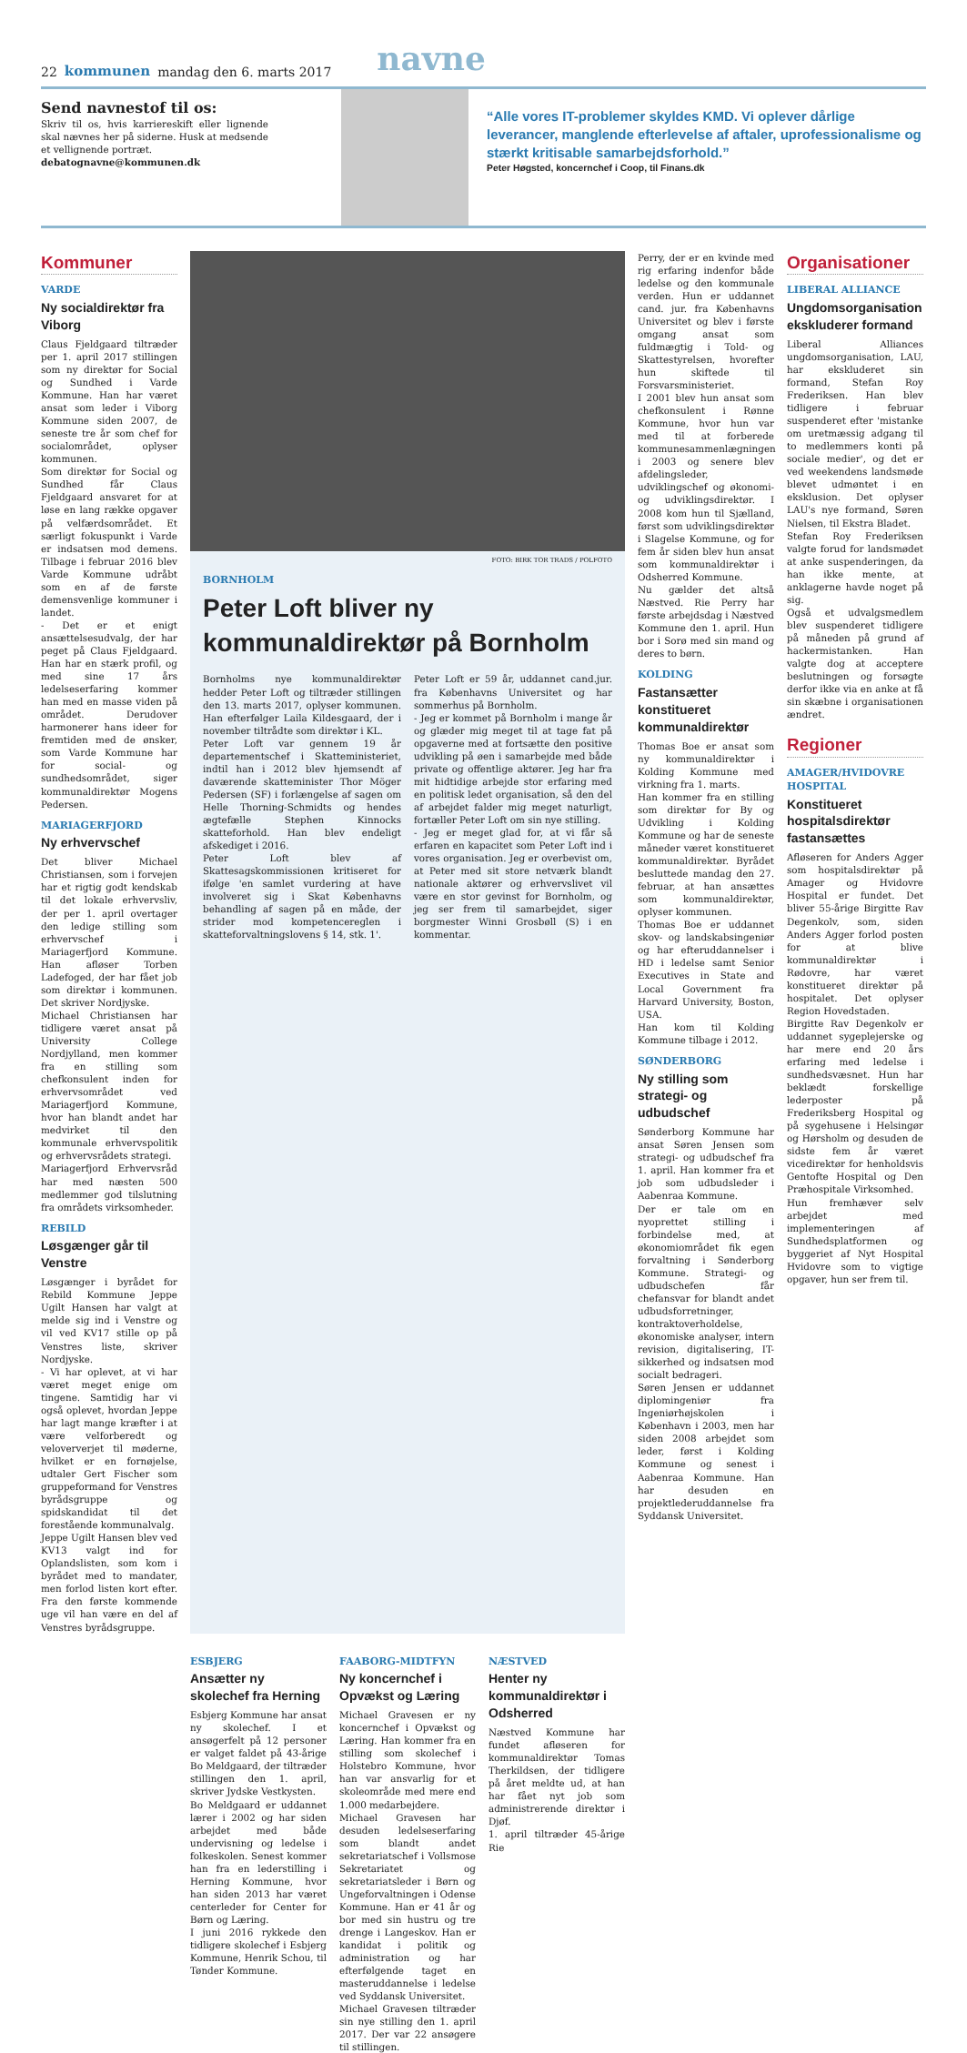22 kommunen mandag den 6. marts 2017 navne
Send navnestof til os:
Skriv til os, hvis karriereskift eller lignende skal nævnes her på siderne. Husk at medsende et vellignende portræt.
debatognavne@kommunen.dk
Alle vores IT-problemer skyldes KMD. Vi oplever dårlige leverancer, manglende efterlevelse af aftaler, uprofessionalisme og stærkt kritisable samarbejdsforhold.
Peter Høgsted, koncernchef i Coop, til Finans.dk
Kommuner
VARDE
Ny socialdirektør fra Viborg
Claus Fjeldgaard tiltræder per 1. april 2017 stillingen som ny direktør for Social og Sundhed i Varde Kommune. Han har været ansat som leder i Viborg Kommune siden 2007, de seneste tre år som chef for socialområdet, oplyser kommunen.
Som direktør for Social og Sundhed får Claus Fjeldgaard ansvaret for at løse en lang række opgaver på velfærdsområdet. Et særligt fokuspunkt i Varde er indsatsen mod demens. Tilbage i februar 2016 blev Varde Kommune udråbt som en af de første demensvenlige kommuner i landet.
- Det er et enigt ansættelsesudvalg, der har peget på Claus Fjeldgaard. Han har en stærk profil, og med sine 17 års ledelseserfaring kommer han med en masse viden på området. Derudover harmonerer hans ideer for fremtiden med de ønsker, som Varde Kommune har for social- og sundhedsområdet, siger kommunaldirektør Mogens Pedersen.
MARIAGERFJORD
Ny erhvervschef
Det bliver Michael Christiansen, som i forvejen har et rigtig godt kendskab til det lokale erhvervsliv, der per 1. april overtager den ledige stilling som erhvervschef i Mariagerfjord Kommune. Han afløser Torben Ladefoged, der har fået job som direktør i kommunen. Det skriver Nordjyske.
Michael Christiansen har tidligere været ansat på University College Nordjylland, men kommer fra en stilling som chefkonsulent inden for erhvervsområdet ved Mariagerfjord Kommune, hvor han blandt andet har medvirket til den kommunale erhvervspolitik og erhvervsrådets strategi.
Mariagerfjord Erhvervsråd har med næsten 500 medlemmer god tilslutning fra områdets virksomheder.
REBILD
Løsgænger går til Venstre
Løsgænger i byrådet for Rebild Kommune Jeppe Ugilt Hansen har valgt at melde sig ind i Venstre og vil ved KV17 stille op på Venstres liste, skriver Nordjyske.
- Vi har oplevet, at vi har været meget enige om tingene. Samtidig har vi også oplevet, hvordan Jeppe har lagt mange kræfter i at være velforberedt og veloververjet til møderne, hvilket er en fornøjelse, udtaler Gert Fischer som gruppeformand for Venstres byrådsgruppe og spidskandidat til det forestående kommunalvalg.
Jeppe Ugilt Hansen blev ved KV13 valgt ind for Oplandslisten, som kom i byrådet med to mandater, men forlod listen kort efter. Fra den første kommende uge vil han være en del af Venstres byrådsgruppe.
FOTO: BIRK TOR TRADS / POLFOTO
BORNHOLM
Peter Loft bliver ny kommunaldirektør på Bornholm
Bornholms nye kommunaldirektør hedder Peter Loft og tiltræder stillingen den 13. marts 2017, oplyser kommunen. Han efterfølger Laila Kildesgaard, der i november tiltrådte som direktør i KL.
Peter Loft var gennem 19 år departementschef i Skatteministeriet, indtil han i 2012 blev hjemsendt af daværende skatteminister Thor Möger Pedersen (SF) i forlængelse af sagen om Helle Thorning-Schmidts og hendes ægtefælle Stephen Kinnocks skatteforhold. Han blev endeligt afskediget i 2016.
Peter Loft blev af Skattesagskommissionen kritiseret for ifølge 'en samlet vurdering at have involveret sig i Skat Københavns behandling af sagen på en måde, der strider mod kompetencereglen i skatteforvaltningslovens § 14, stk. 1'.
Peter Loft er 59 år, uddannet cand.jur. fra Københavns Universitet og har sommerhus på Bornholm.
- Jeg er kommet på Bornholm i mange år og glæder mig meget til at tage fat på opgaverne med at fortsætte den positive udvikling på øen i samarbejde med både private og offentlige aktører. Jeg har fra mit hidtidige arbejde stor erfaring med en politisk ledet organisation, så den del af arbejdet falder mig meget naturligt, fortæller Peter Loft om sin nye stilling.
- Jeg er meget glad for, at vi får så erfaren en kapacitet som Peter Loft ind i vores organisation. Jeg er overbevist om, at Peter med sit store netværk blandt nationale aktører og erhvervslivet vil være en stor gevinst for Bornholm, og jeg ser frem til samarbejdet, siger borgmester Winni Grosbøll (S) i en kommentar.
Perry, der er en kvinde med rig erfaring indenfor både ledelse og den kommunale verden. Hun er uddannet cand. jur. fra Københavns Universitet og blev i første omgang ansat som fuldmægtig i Told- og Skattestyrelsen, hvorefter hun skiftede til Forsvarsministeriet.
I 2001 blev hun ansat som chefkonsulent i Rønne Kommune, hvor hun var med til at forberede kommunesammenlægningen i 2003 og senere blev afdelingsleder, udviklingschef og økonomi- og udviklingsdirektør. I 2008 kom hun til Sjælland, først som udviklingsdirektør i Slagelse Kommune, og for fem år siden blev hun ansat som kommunaldirektør i Odsherred Kommune.
Nu gælder det altså Næstved. Rie Perry har første arbejdsdag i Næstved Kommune den 1. april. Hun bor i Sorø med sin mand og deres to børn.
KOLDING
Fastansætter konstitueret kommunaldirektør
Thomas Boe er ansat som ny kommunaldirektør i Kolding Kommune med virkning fra 1. marts.
Han kommer fra en stilling som direktør for By og Udvikling i Kolding Kommune og har de seneste måneder været konstitueret kommunaldirektør. Byrådet besluttede mandag den 27. februar, at han ansættes som kommunaldirektør, oplyser kommunen.
Thomas Boe er uddannet skov- og landskabsingeniør og har efteruddannelser i HD i ledelse samt Senior Executives in State and Local Government fra Harvard University, Boston, USA.
Han kom til Kolding Kommune tilbage i 2012.
SØNDERBORG
Ny stilling som strategi- og udbudschef
Sønderborg Kommune har ansat Søren Jensen som strategi- og udbudschef fra 1. april. Han kommer fra et job som udbudsleder i Aabenraa Kommune.
Der er tale om en nyoprettet stilling i forbindelse med, at økonomiområdet fik egen forvaltning i Sønderborg Kommune. Strategi- og udbudschefen får chefansvar for blandt andet udbudsforretninger, kontraktoverholdelse, økonomiske analyser, intern revision, digitalisering, IT-sikkerhed og indsatsen mod socialt bedrageri.
Søren Jensen er uddannet diplomingeniør fra Ingeniørhøjskolen i København i 2003, men har siden 2008 arbejdet som leder, først i Kolding Kommune og senest i Aabenraa Kommune. Han har desuden en projektlederuddannelse fra Syddansk Universitet.
Organisationer
LIBERAL ALLIANCE
Ungdomsorganisation ekskluderer formand
Liberal Alliances ungdomsorganisation, LAU, har ekskluderet sin formand, Stefan Roy Frederiksen. Han blev tidligere i februar suspenderet efter 'mistanke om uretmæssig adgang til to medlemmers konti på sociale medier', og det er ved weekendens landsmøde blevet udmøntet i en eksklusion. Det oplyser LAU's nye formand, Søren Nielsen, til Ekstra Bladet.
Stefan Roy Frederiksen valgte forud for landsmødet at anke suspenderingen, da han ikke mente, at anklagerne havde noget på sig.
Også et udvalgsmedlem blev suspenderet tidligere på måneden på grund af hackermistanken. Han valgte dog at acceptere beslutningen og forsøgte derfor ikke via en anke at få sin skæbne i organisationen ændret.
Regioner
AMAGER/HVIDOVRE HOSPITAL
Konstitueret hospitalsdirektør fastansættes
Afløseren for Anders Agger som hospitalsdirektør på Amager og Hvidovre Hospital er fundet. Det bliver 55-årige Birgitte Rav Degenkolv, som, siden Anders Agger forlod posten for at blive kommunaldirektør i Rødovre, har været konstitueret direktør på hospitalet. Det oplyser Region Hovedstaden.
Birgitte Rav Degenkolv er uddannet sygeplejerske og har mere end 20 års erfaring med ledelse i sundhedsvæsnet. Hun har beklædt forskellige lederposter på Frederiksberg Hospital og på sygehusene i Helsingør og Hørsholm og desuden de sidste fem år været vicedirektør for henholdsvis Gentofte Hospital og Den Præhospitale Virksomhed.
Hun fremhæver selv arbejdet med implementeringen af Sundhedsplatformen og byggeriet af Nyt Hospital Hvidovre som to vigtige opgaver, hun ser frem til.
ESBJERG
Ansætter ny skolechef fra Herning
Esbjerg Kommune har ansat ny skolechef. I et ansøgerfelt på 12 personer er valget faldet på 43-årige Bo Meldgaard, der tiltræder stillingen den 1. april, skriver Jydske Vestkysten.
Bo Meldgaard er uddannet lærer i 2002 og har siden arbejdet med både undervisning og ledelse i folkeskolen. Senest kommer han fra en lederstilling i Herning Kommune, hvor han siden 2013 har været centerleder for Center for Børn og Læring.
I juni 2016 rykkede den tidligere skolechef i Esbjerg Kommune, Henrik Schou, til Tønder Kommune.
FAABORG-MIDTFYN
Ny koncernchef i Opvækst og Læring
Michael Gravesen er ny koncernchef i Opvækst og Læring. Han kommer fra en stilling som skolechef i Holstebro Kommune, hvor han var ansvarlig for et skoleområde med mere end 1.000 medarbejdere.
Michael Gravesen har desuden ledelseserfaring som blandt andet sekretariatschef i Vollsmose Sekretariatet og sekretariatsleder i Børn og Ungeforvaltningen i Odense Kommune. Han er 41 år og bor med sin hustru og tre drenge i Langeskov. Han er kandidat i politik og administration og har efterfølgende taget en masteruddannelse i ledelse ved Syddansk Universitet.
Michael Gravesen tiltræder sin nye stilling den 1. april 2017. Der var 22 ansøgere til stillingen.
NÆSTVED
Henter ny kommunaldirektør i Odsherred
Næstved Kommune har fundet afløseren for kommunaldirektør Tomas Therkildsen, der tidligere på året meldte ud, at han har fået nyt job som administrerende direktør i Djøf.
1. april tiltræder 45-årige Rie